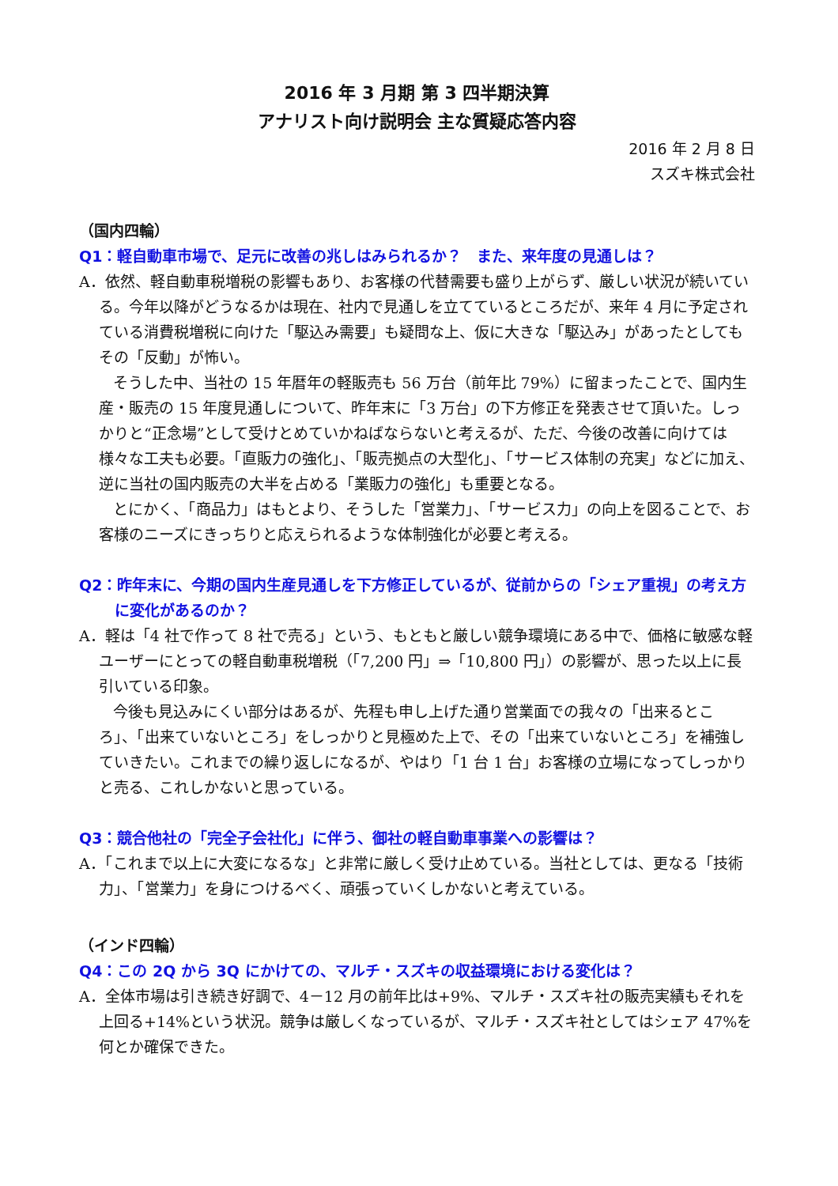2016 年 3 月期 第 3 四半期決算
アナリスト向け説明会 主な質疑応答内容
2016 年 2 月 8 日
スズキ株式会社
（国内四輪）
Q1：軽自動車市場で、足元に改善の兆しはみられるか？　また、来年度の見通しは？
A．依然、軽自動車税増税の影響もあり、お客様の代替需要も盛り上がらず、厳しい状況が続いている。今年以降がどうなるかは現在、社内で見通しを立てているところだが、来年 4 月に予定されている消費税増税に向けた「駆込み需要」も疑問な上、仮に大きな「駆込み」があったとしてもその「反動」が怖い。
そうした中、当社の 15 年暦年の軽販売も 56 万台（前年比 79%）に留まったことで、国内生産・販売の 15 年度見通しについて、昨年末に「3 万台」の下方修正を発表させて頂いた。しっかりと“正念場”として受けとめていかねばならないと考えるが、ただ、今後の改善に向けては様々な工夫も必要。「直販力の強化」、「販売拠点の大型化」、「サービス体制の充実」などに加え、逆に当社の国内販売の大半を占める「業販力の強化」も重要となる。
とにかく、「商品力」はもとより、そうした「営業力」、「サービス力」の向上を図ることで、お客様のニーズにきっちりと応えられるような体制強化が必要と考える。
Q2：昨年末に、今期の国内生産見通しを下方修正しているが、従前からの「シェア重視」の考え方に変化があるのか？
A．軽は「4 社で作って 8 社で売る」という、もともと厳しい競争環境にある中で、価格に敏感な軽ユーザーにとっての軽自動車税増税（「7,200 円」⇒「10,800 円」）の影響が、思った以上に長引いている印象。
今後も見込みにくい部分はあるが、先程も申し上げた通り営業面での我々の「出来るところ」、「出来ていないところ」をしっかりと見極めた上で、その「出来ていないところ」を補強していきたい。これまでの繰り返しになるが、やはり「1 台 1 台」お客様の立場になってしっかりと売る、これしかないと思っている。
Q3：競合他社の「完全子会社化」に伴う、御社の軽自動車事業への影響は？
A．「これまで以上に大変になるな」と非常に厳しく受け止めている。当社としては、更なる「技術力」、「営業力」を身につけるべく、頑張っていくしかないと考えている。
（インド四輪）
Q4：この 2Q から 3Q にかけての、マルチ・スズキの収益環境における変化は？
A．全体市場は引き続き好調で、4－12 月の前年比は+9%、マルチ・スズキ社の販売実績もそれを上回る+14%という状況。競争は厳しくなっているが、マルチ・スズキ社としてはシェア 47%を何とか確保できた。